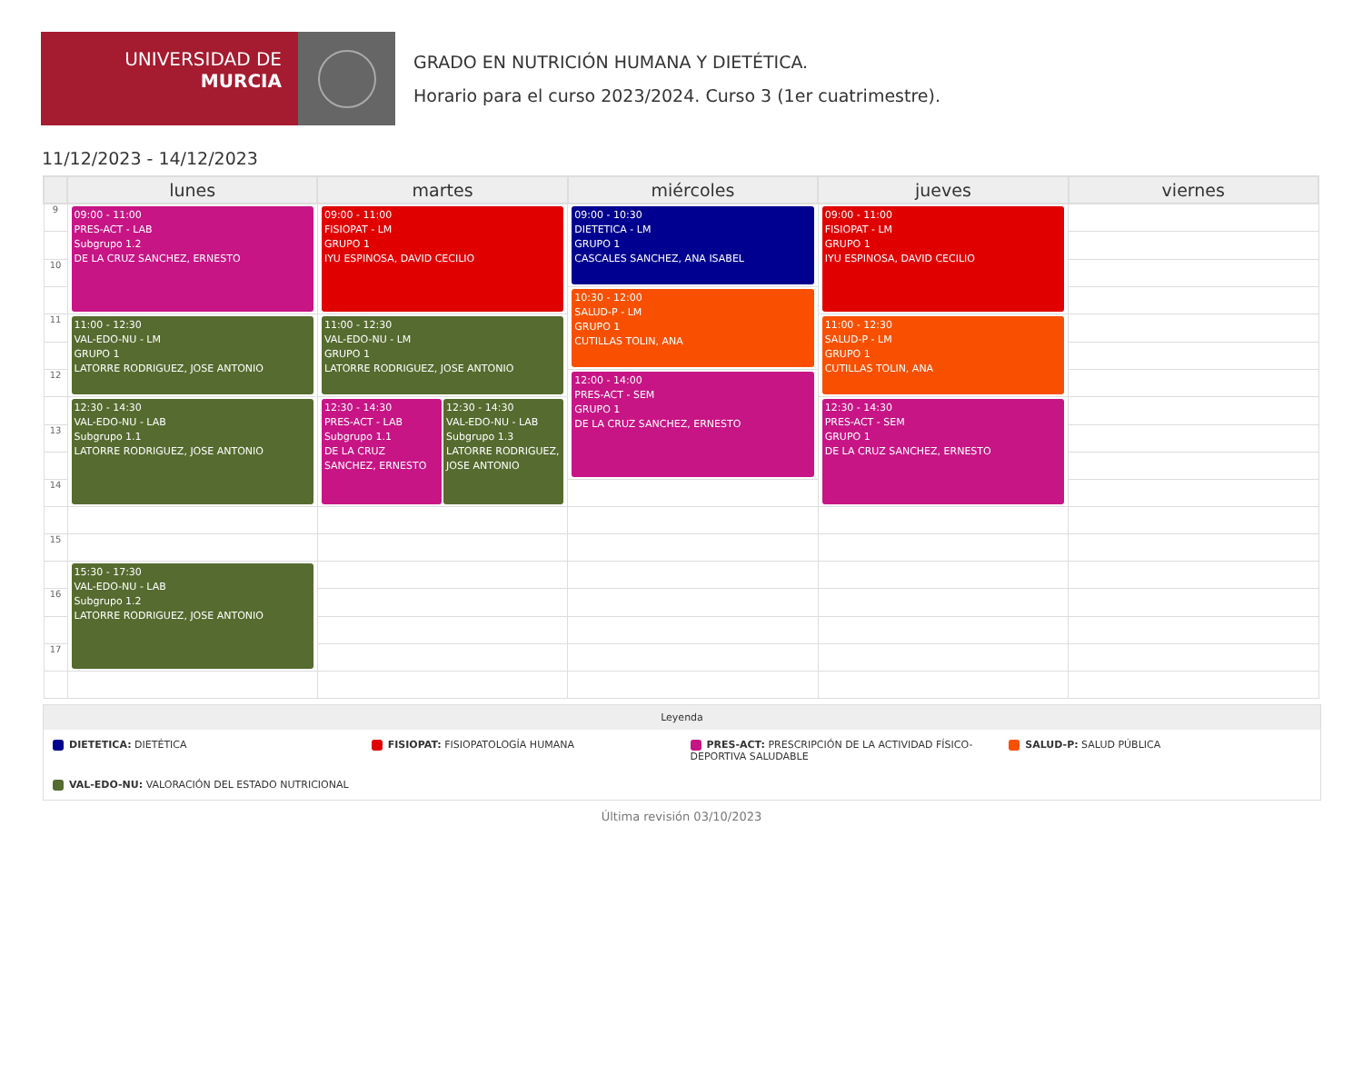UNIVERSIDAD DE
MURCIA
GRADO EN NUTRICIÓN HUMANA Y DIETÉTICA.
Horario para el curso 2023/2024. Curso 3 (1er cuatrimestre).
11/12/2023 - 14/12/2023
| | lunes | martes | miércoles | jueves | viernes |
| --- | --- | --- | --- | --- | --- |
| 9 | 09:00 - 11:00 PRES-ACT - LAB Subgrupo 1.2 DE LA CRUZ SANCHEZ, ERNESTO | 09:00 - 11:00 FISIOPAT - LM GRUPO 1 IYU ESPINOSA, DAVID CECILIO | 09:00 - 10:30 DIETETICA - LM GRUPO 1 CASCALES SANCHEZ, ANA ISABEL | 09:00 - 11:00 FISIOPAT - LM GRUPO 1 IYU ESPINOSA, DAVID CECILIO | |
| 10 | | | | | |
| | | | 10:30 - 12:00 SALUD-P - LM GRUPO 1 CUTILLAS TOLIN, ANA | | |
| 11 | 11:00 - 12:30 VAL-EDO-NU - LM GRUPO 1 LATORRE RODRIGUEZ, JOSE ANTONIO | 11:00 - 12:30 VAL-EDO-NU - LM GRUPO 1 LATORRE RODRIGUEZ, JOSE ANTONIO | | 11:00 - 12:30 SALUD-P - LM GRUPO 1 CUTILLAS TOLIN, ANA | |
| 12 | | | 12:00 - 14:00 PRES-ACT - SEM GRUPO 1 DE LA CRUZ SANCHEZ, ERNESTO | | |
| | 12:30 - 14:30 VAL-EDO-NU - LAB Subgrupo 1.1 LATORRE RODRIGUEZ, JOSE ANTONIO | 12:30 - 14:30 PRES-ACT - LAB Subgrupo 1.1 DE LA CRUZ SANCHEZ, ERNESTO 12:30 - 14:30 VAL-EDO-NU - LAB Subgrupo 1.3 LATORRE RODRIGUEZ, JOSE ANTONIO | | 12:30 - 14:30 PRES-ACT - SEM GRUPO 1 DE LA CRUZ SANCHEZ, ERNESTO | |
| 13 | | | | | |
| 14 | | | | | |
| 15 | | | | | |
| | 15:30 - 17:30 VAL-EDO-NU - LAB Subgrupo 1.2 LATORRE RODRIGUEZ, JOSE ANTONIO | | | | |
| 16 | | | | | |
| 17 | | | | | |
Leyenda
DIETETICA: DIETÉTICA
FISIOPAT: FISIOPATOLOGÍA HUMANA
PRES-ACT: PRESCRIPCIÓN DE LA ACTIVIDAD FÍSICO-DEPORTIVA SALUDABLE
SALUD-P: SALUD PÚBLICA
VAL-EDO-NU: VALORACIÓN DEL ESTADO NUTRICIONAL
Última revisión 03/10/2023